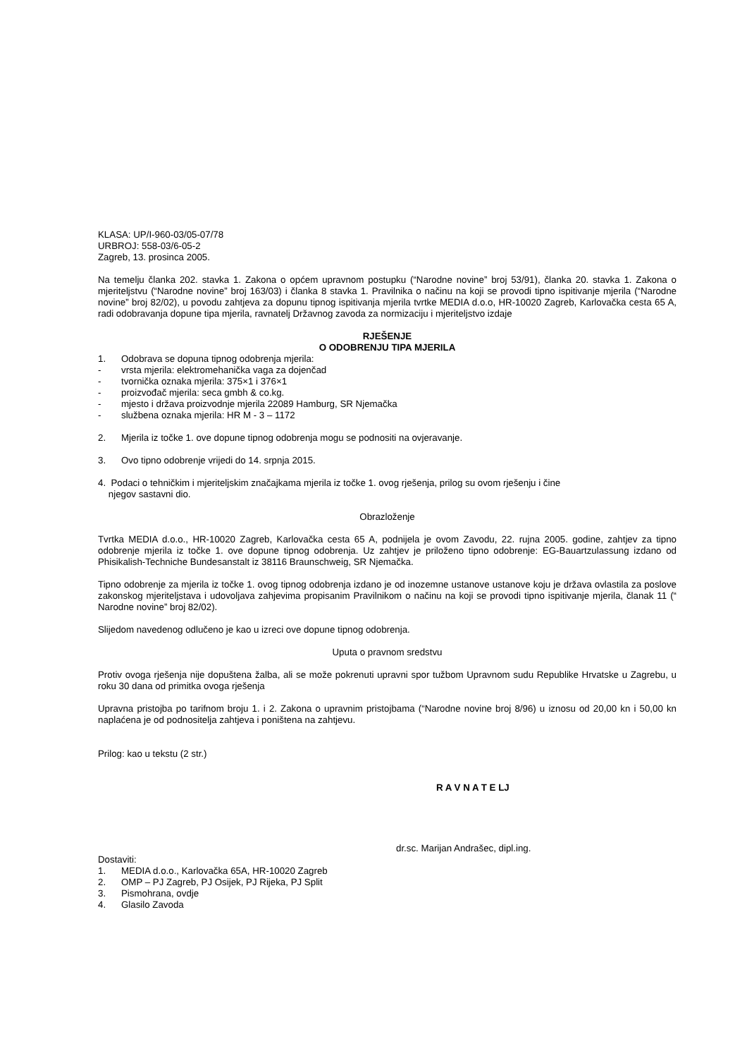KLASA: UP/I-960-03/05-07/78
URBROJ: 558-03/6-05-2
Zagreb, 13. prosinca 2005.
Na temelju članka 202. stavka 1. Zakona o općem upravnom postupku (“Narodne novine” broj 53/91), članka 20. stavka 1. Zakona o mjeriteljstvu (“Narodne novine” broj 163/03) i članka 8 stavka 1. Pravilnika o načinu na koji se provodi tipno ispitivanje mjerila (“Narodne novine” broj 82/02), u povodu zahtjeva za dopunu tipnog ispitivanja mjerila tvrtke MEDIA d.o.o, HR-10020 Zagreb, Karlovačka cesta 65 A, radi odobravanja dopune tipa mjerila, ravnatelj Državnog zavoda za normizaciju i mjeriteljstvo izdaje
RJEŠENJE
O ODOBRENJU TIPA MJERILA
1. Odobrava se dopuna tipnog odobrenja mjerila:
- vrsta mjerila: elektromehanička vaga za dojenčad
- tvornička oznaka mjerila: 375×1 i 376×1
- proizvođač mjerila: seca gmbh & co.kg.
- mjesto i država proizvodnje mjerila 22089 Hamburg, SR Njemačka
- službena oznaka mjerila: HR M - 3 – 1172
2. Mjerila iz točke 1. ove dopune tipnog odobrenja mogu se podnositi na ovjeravanje.
3. Ovo tipno odobrenje vrijedi do 14. srpnja 2015.
4. Podaci o tehničkim i mjeriteljskim značajkama mjerila iz točke 1. ovog rješenja, prilog su ovom rješenju i čine
njegov sastavni dio.
Obrazloženje
Tvrtka MEDIA d.o.o., HR-10020 Zagreb, Karlovačka cesta 65 A, podnijela je ovom Zavodu, 22. rujna 2005. godine, zahtjev za tipno odobrenje mjerila iz točke 1. ove dopune tipnog odobrenja. Uz zahtjev je priloženo tipno odobrenje: EG-Bauartzulassung izdano od Phisikalish-Techniche Bundesanstalt iz 38116 Braunschweig, SR Njemačka.
Tipno odobrenje za mjerila iz točke 1. ovog tipnog odobrenja izdano je od inozemne ustanove ustanove koju je država ovlastila za poslove zakonskog mjeriteljstava i udovoljava zahjevima propisanim Pravilnikom o načinu na koji se provodi tipno ispitivanje mjerila, članak 11 (“ Narodne novine” broj 82/02).
Slijedom navedenog odlučeno je kao u izreci ove dopune tipnog odobrenja.
Uputa o pravnom sredstvu
Protiv ovoga rješenja nije dopuštena žalba, ali se može pokrenuti upravni spor tužbom Upravnom sudu Republike Hrvatske u Zagrebu, u roku 30 dana od primitka ovoga rješenja
Upravna pristojba po tarifnom broju 1. i 2. Zakona o upravnim pristojbama (“Narodne novine broj 8/96) u iznosu od 20,00 kn i 50,00 kn naplaćena je od podnositelja zahtjeva i poništena na zahtjevu.
Prilog: kao u tekstu (2 str.)
R A V N A T E LJ
dr.sc. Marijan Andrašec, dipl.ing.
Dostaviti:
1. MEDIA d.o.o., Karlovačka 65A, HR-10020 Zagreb
2. OMP – PJ Zagreb, PJ Osijek, PJ Rijeka, PJ Split
3. Pismohrana, ovdje
4. Glasilo Zavoda